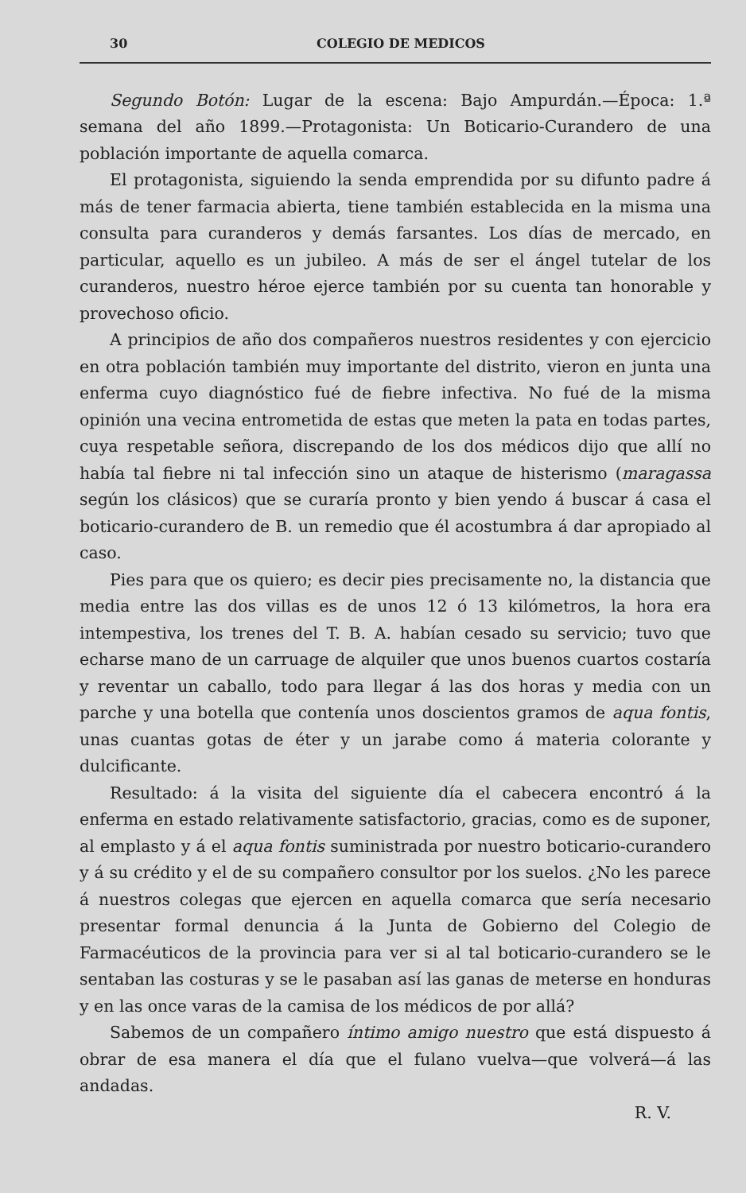30 COLEGIO DE MEDICOS
Segundo Botón: Lugar de la escena: Bajo Ampurdán.—Época: 1.ª semana del año 1899.—Protagonista: Un Boticario-Curandero de una población importante de aquella comarca.
El protagonista, siguiendo la senda emprendida por su difunto padre á más de tener farmacia abierta, tiene también establecida en la misma una consulta para curanderos y demás farsantes. Los días de mercado, en particular, aquello es un jubileo. A más de ser el ángel tutelar de los curanderos, nuestro héroe ejerce también por su cuenta tan honorable y provechoso oficio.
A principios de año dos compañeros nuestros residentes y con ejercicio en otra población también muy importante del distrito, vieron en junta una enferma cuyo diagnóstico fué de fiebre infectiva. No fué de la misma opinión una vecina entrometida de estas que meten la pata en todas partes, cuya respetable señora, discrepando de los dos médicos dijo que allí no había tal fiebre ni tal infección sino un ataque de histerismo (maragassa según los clásicos) que se curaría pronto y bien yendo á buscar á casa el boticario-curandero de B. un remedio que él acostumbra á dar apropiado al caso.
Pies para que os quiero; es decir pies precisamente no, la distancia que media entre las dos villas es de unos 12 ó 13 kilómetros, la hora era intempestiva, los trenes del T. B. A. habían cesado su servicio; tuvo que echarse mano de un carruage de alquiler que unos buenos cuartos costaría y reventar un caballo, todo para llegar á las dos horas y media con un parche y una botella que contenía unos doscientos gramos de aqua fontis, unas cuantas gotas de éter y un jarabe como á materia colorante y dulcificante.
Resultado: á la visita del siguiente día el cabecera encontró á la enferma en estado relativamente satisfactorio, gracias, como es de suponer, al emplasto y á el aqua fontis suministrada por nuestro boticario-curandero y á su crédito y el de su compañero consultor por los suelos. ¿No les parece á nuestros colegas que ejercen en aquella comarca que sería necesario presentar formal denuncia á la Junta de Gobierno del Colegio de Farmacéuticos de la provincia para ver si al tal boticario-curandero se le sentaban las costuras y se le pasaban así las ganas de meterse en honduras y en las once varas de la camisa de los médicos de por allá?
Sabemos de un compañero íntimo amigo nuestro que está dispuesto á obrar de esa manera el día que el fulano vuelva—que volverá—á las andadas.
R. V.